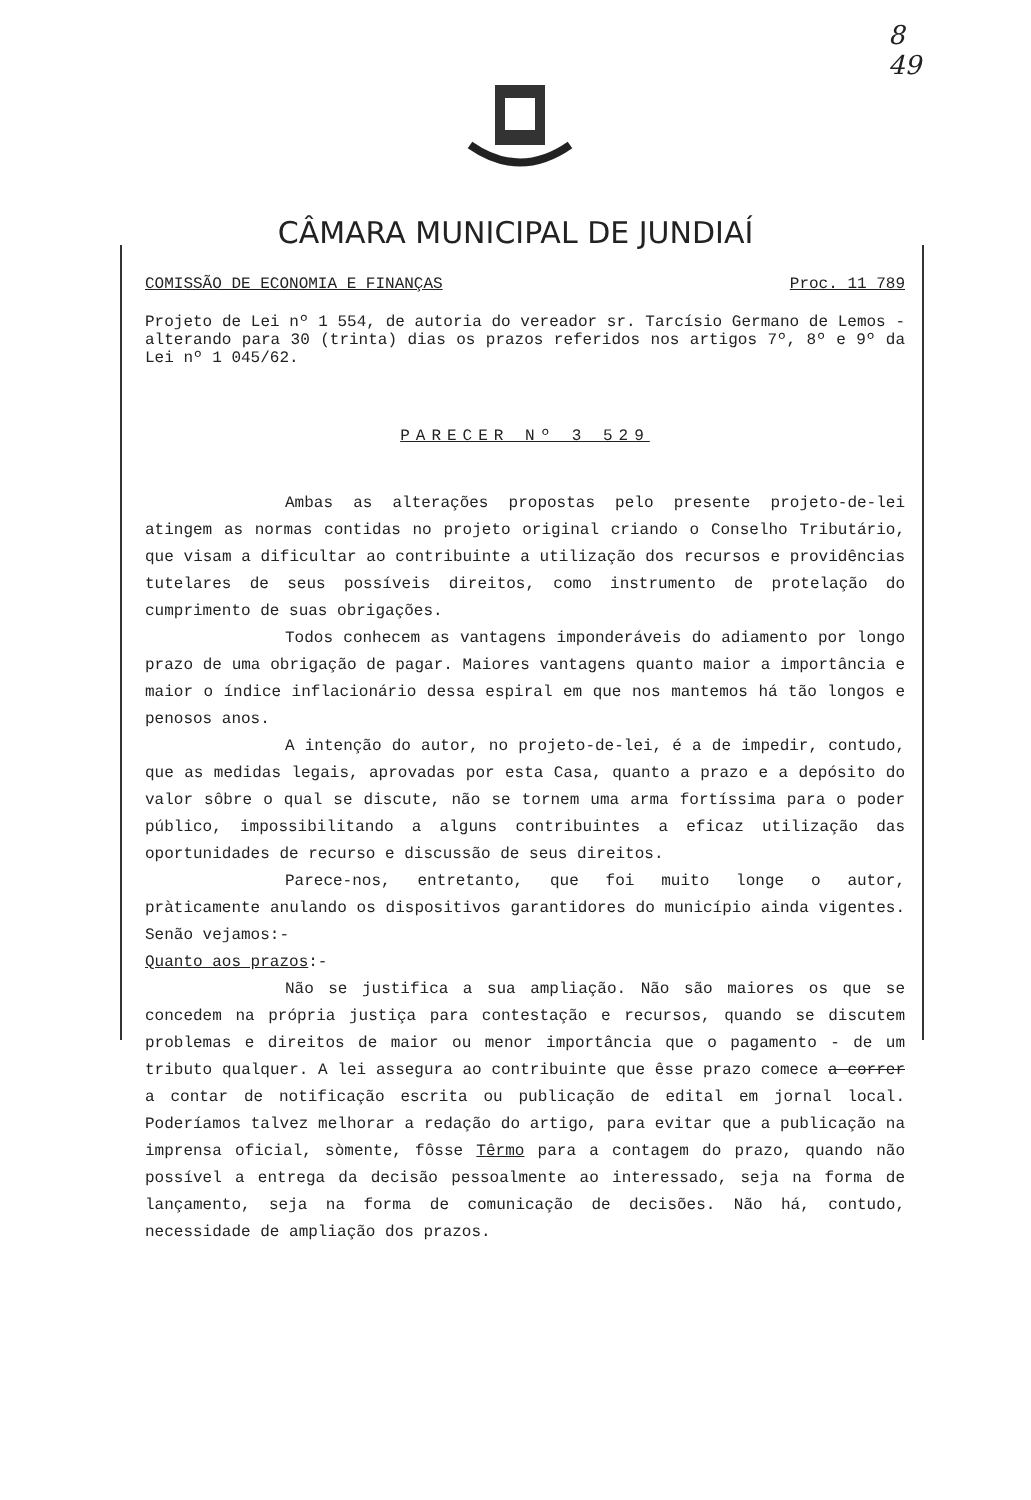8
49
CÂMARA MUNICIPAL DE JUNDIAÍ
COMISSÃO DE ECONOMIA E FINANÇAS Proc. 11 789
Projeto de Lei nº 1 554, de autoria do vereador sr. Tarcísio Germano de Lemos - alterando para 30 (trinta) dias os prazos referidos nos artigos 7º, 8º e 9º da Lei nº 1 045/62.
PARECER Nº 3 529
Ambas as alterações propostas pelo presente projeto-de-lei atingem as normas contidas no projeto original criando o Conselho Tributário, que visam a dificultar ao contribuinte a utilização dos recursos e providências tutelares de seus possíveis direitos, como instrumento de protelação do cumprimento de suas obrigações.
Todos conhecem as vantagens imponderáveis do adiamento por longo prazo de uma obrigação de pagar. Maiores vantagens quanto maior a importância e maior o índice inflacionário dessa espiral em que nos mantemos há tão longos e penosos anos.
A intenção do autor, no projeto-de-lei, é a de impedir, contudo, que as medidas legais, aprovadas por esta Casa, quanto a prazo e a depósito do valor sôbre o qual se discute, não se tornem uma arma fortíssima para o poder público, impossibilitando a alguns contribuintes a eficaz utilização das oportunidades de recurso e discussão de seus direitos.
Parece-nos, entretanto, que foi muito longe o autor, pràticamente anulando os dispositivos garantidores do município ainda vigentes. Senão vejamos:-
Quanto aos prazos:-
Não se justifica a sua ampliação. Não são maiores os que se concedem na própria justiça para contestação e recursos, quando se discutem problemas e direitos de maior ou menor importância que o pagamento - de um tributo qualquer. A lei assegura ao contribuinte que êsse prazo comece a correr a contar de notificação escrita ou publicação de edital em jornal local. Poderíamos talvez melhorar a redação do artigo, para evitar que a publicação na imprensa oficial, sòmente, fôsse Têrmo para a contagem do prazo, quando não possível a entrega da decisão pessoalmente ao interessado, seja na forma de lançamento, seja na forma de comunicação de decisões. Não há, contudo, necessidade de ampliação dos prazos.